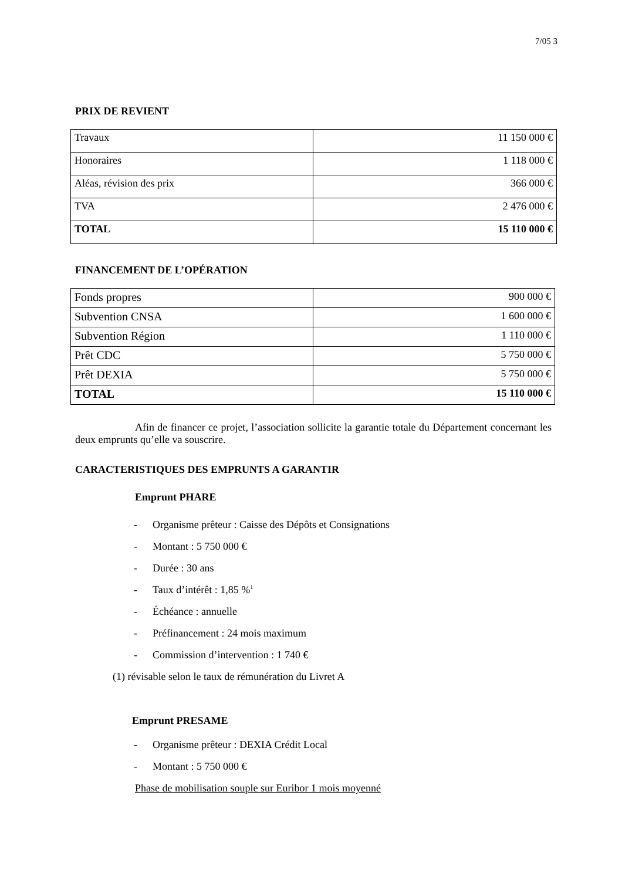7/05 3
PRIX DE REVIENT
| Travaux | 11 150 000 € |
| Honoraires | 1 118 000 € |
| Aléas, révision des prix | 366 000 € |
| TVA | 2 476 000 € |
| TOTAL | 15 110 000 € |
FINANCEMENT DE L’OPÉRATION
| Fonds propres | 900 000 € |
| Subvention CNSA | 1 600 000 € |
| Subvention Région | 1 110 000 € |
| Prêt CDC | 5 750 000 € |
| Prêt DEXIA | 5 750 000 € |
| TOTAL | 15 110 000 € |
Afin de financer ce projet, l’association sollicite la garantie totale du Département concernant les deux emprunts qu’elle va souscrire.
CARACTERISTIQUES DES EMPRUNTS A GARANTIR
Emprunt PHARE
- Organisme prêteur : Caisse des Dépôts et Consignations
- Montant : 5 750 000 €
- Durée : 30 ans
- Taux d’intérêt : 1,85 %<sup>1</sup>
- Échéance : annuelle
- Préfinancement : 24 mois maximum
- Commission d’intervention : 1 740 €
(1) révisable selon le taux de rémunération du Livret A
Emprunt PRESAME
- Organisme prêteur : DEXIA Crédit Local
- Montant : 5 750 000 €
Phase de mobilisation souple sur Euribor 1 mois moyenné